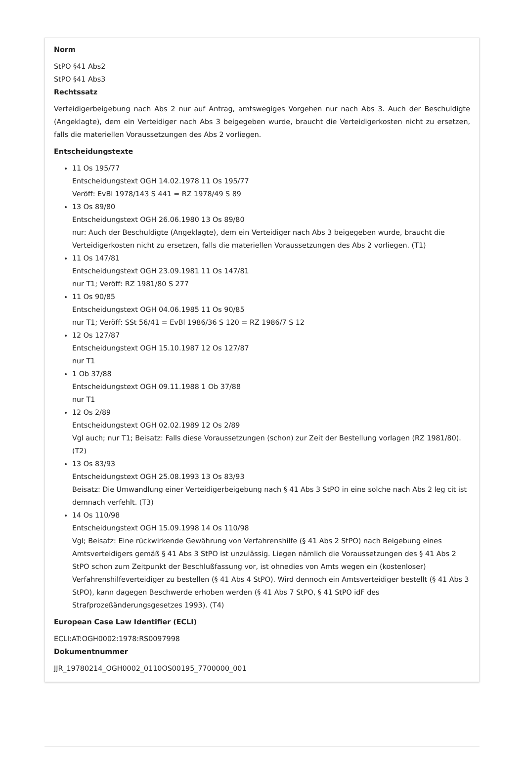Norm
StPO §41 Abs2
StPO §41 Abs3
Rechtssatz
Verteidigerbeigebung nach Abs 2 nur auf Antrag, amtswegiges Vorgehen nur nach Abs 3. Auch der Beschuldigte (Angeklagte), dem ein Verteidiger nach Abs 3 beigegeben wurde, braucht die Verteidigerkosten nicht zu ersetzen, falls die materiellen Voraussetzungen des Abs 2 vorliegen.
Entscheidungstexte
11 Os 195/77
Entscheidungstext OGH 14.02.1978 11 Os 195/77
Veröff: EvBl 1978/143 S 441 = RZ 1978/49 S 89
13 Os 89/80
Entscheidungstext OGH 26.06.1980 13 Os 89/80
nur: Auch der Beschuldigte (Angeklagte), dem ein Verteidiger nach Abs 3 beigegeben wurde, braucht die Verteidigerkosten nicht zu ersetzen, falls die materiellen Voraussetzungen des Abs 2 vorliegen. (T1)
11 Os 147/81
Entscheidungstext OGH 23.09.1981 11 Os 147/81
nur T1; Veröff: RZ 1981/80 S 277
11 Os 90/85
Entscheidungstext OGH 04.06.1985 11 Os 90/85
nur T1; Veröff: SSt 56/41 = EvBl 1986/36 S 120 = RZ 1986/7 S 12
12 Os 127/87
Entscheidungstext OGH 15.10.1987 12 Os 127/87
nur T1
1 Ob 37/88
Entscheidungstext OGH 09.11.1988 1 Ob 37/88
nur T1
12 Os 2/89
Entscheidungstext OGH 02.02.1989 12 Os 2/89
Vgl auch; nur T1; Beisatz: Falls diese Voraussetzungen (schon) zur Zeit der Bestellung vorlagen (RZ 1981/80). (T2)
13 Os 83/93
Entscheidungstext OGH 25.08.1993 13 Os 83/93
Beisatz: Die Umwandlung einer Verteidigerbeigebung nach § 41 Abs 3 StPO in eine solche nach Abs 2 leg cit ist demnach verfehlt. (T3)
14 Os 110/98
Entscheidungstext OGH 15.09.1998 14 Os 110/98
Vgl; Beisatz: Eine rückwirkende Gewährung von Verfahrenshilfe (§ 41 Abs 2 StPO) nach Beigebung eines Amtsverteidigers gemäß § 41 Abs 3 StPO ist unzulässig. Liegen nämlich die Voraussetzungen des § 41 Abs 2 StPO schon zum Zeitpunkt der Beschlußfassung vor, ist ohnedies von Amts wegen ein (kostenloser) Verfahrenshilfeverteidiger zu bestellen (§ 41 Abs 4 StPO). Wird dennoch ein Amtsverteidiger bestellt (§ 41 Abs 3 StPO), kann dagegen Beschwerde erhoben werden (§ 41 Abs 7 StPO, § 41 StPO idF des Strafprozeßänderungsgesetzes 1993). (T4)
European Case Law Identifier (ECLI)
ECLI:AT:OGH0002:1978:RS0097998
Dokumentnummer
JJR_19780214_OGH0002_0110OS00195_7700000_001